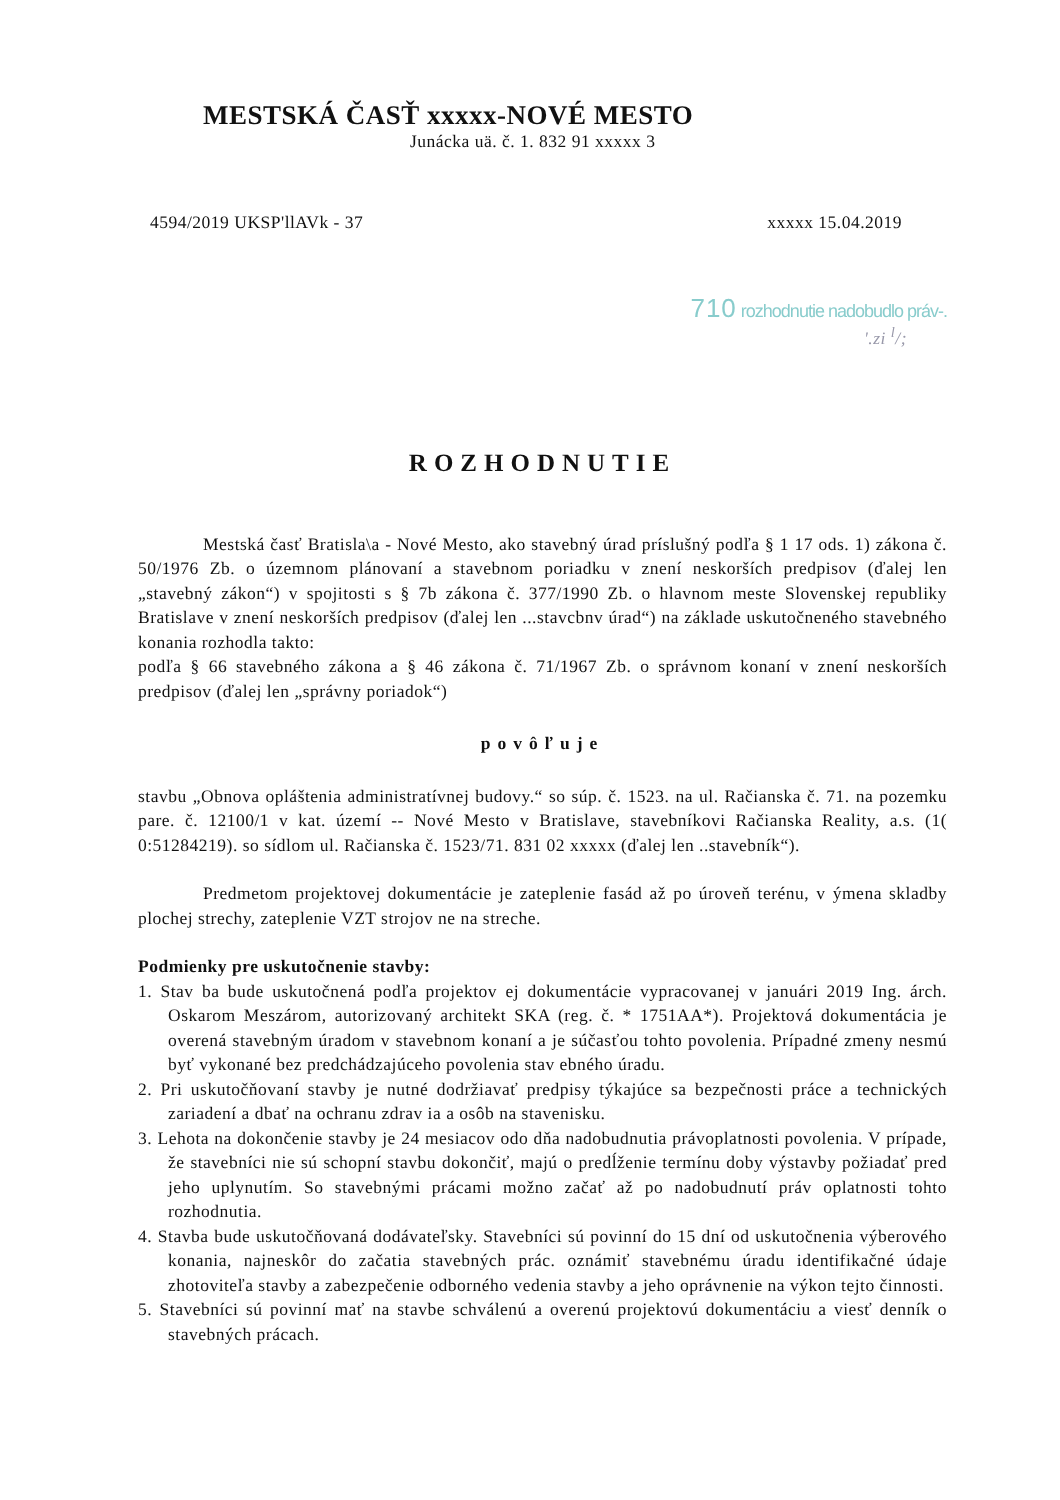MESTSKÁ ČASŤ xxxxx-NOVÉ MESTO
Junácka uä. č. 1. 832 91 xxxxx 3
4594/2019 UKSP'llAVk - 37 xxxxx 15.04.2019
710 rozhodnutie nadobudlo práv-.
'.zi <sup>l</sup>/;
ROZHODNUTIE
Mestská časť Bratisla\a - Nové Mesto, ako stavebný úrad príslušný podľa § 1 17 ods. 1) zákona č. 50/1976 Zb. o územnom plánovaní a stavebnom poriadku v znení neskorších predpisov (ďalej len „stavebný zákon“) v spojitosti s § 7b zákona č. 377/1990 Zb. o hlavnom meste Slovenskej republiky Bratislave v znení neskorších predpisov (ďalej len ...stavcbnv úrad“) na základe uskutočneného stavebného konania rozhodla takto:
podľa § 66 stavebného zákona a § 46 zákona č. 71/1967 Zb. o správnom konaní v znení neskorších predpisov (ďalej len „správny poriadok“)
povôľuje
stavbu „Obnova opláštenia administratívnej budovy.“ so súp. č. 1523. na ul. Račianska č. 71. na pozemku pare. č. 12100/1 v kat. území -- Nové Mesto v Bratislave, stavebníkovi Račianska Reality, a.s. (1( 0:51284219). so sídlom ul. Račianska č. 1523/71. 831 02 xxxxx (ďalej len ..stavebník“).
Predmetom projektovej dokumentácie je zateplenie fasád až po úroveň terénu, v ýmena skladby plochej strechy, zateplenie VZT strojov ne na streche.
Podmienky pre uskutočnenie stavby:
1. Stav ba bude uskutočnená podľa projektov ej dokumentácie vypracovanej v januári 2019 Ing. árch. Oskarom Meszárom, autorizovaný architekt SKA (reg. č. * 1751AA*). Projektová dokumentácia je overená stavebným úradom v stavebnom konaní a je súčasťou tohto povolenia. Prípadné zmeny nesmú byť vykonané bez predchádzajúceho povolenia stav ebného úradu.
2. Pri uskutočňovaní stavby je nutné dodržiavať predpisy týkajúce sa bezpečnosti práce a technických zariadení a dbať na ochranu zdrav ia a osôb na stavenisku.
3. Lehota na dokončenie stavby je 24 mesiacov odo dňa nadobudnutia právoplatnosti povolenia. V prípade, že stavebníci nie sú schopní stavbu dokončiť, majú o predĺženie termínu doby výstavby požiadať pred jeho uplynutím. So stavebnými prácami možno začať až po nadobudnutí práv oplatnosti tohto rozhodnutia.
4. Stavba bude uskutočňovaná dodávateľsky. Stavebníci sú povinní do 15 dní od uskutočnenia výberového konania, najneskôr do začatia stavebných prác. oznámiť stavebnému úradu identifikačné údaje zhotoviteľa stavby a zabezpečenie odborného vedenia stavby a jeho oprávnenie na výkon tejto činnosti.
5. Stavebníci sú povinní mať na stavbe schválenú a overenú projektovú dokumentáciu a viesť denník o stavebných prácach.